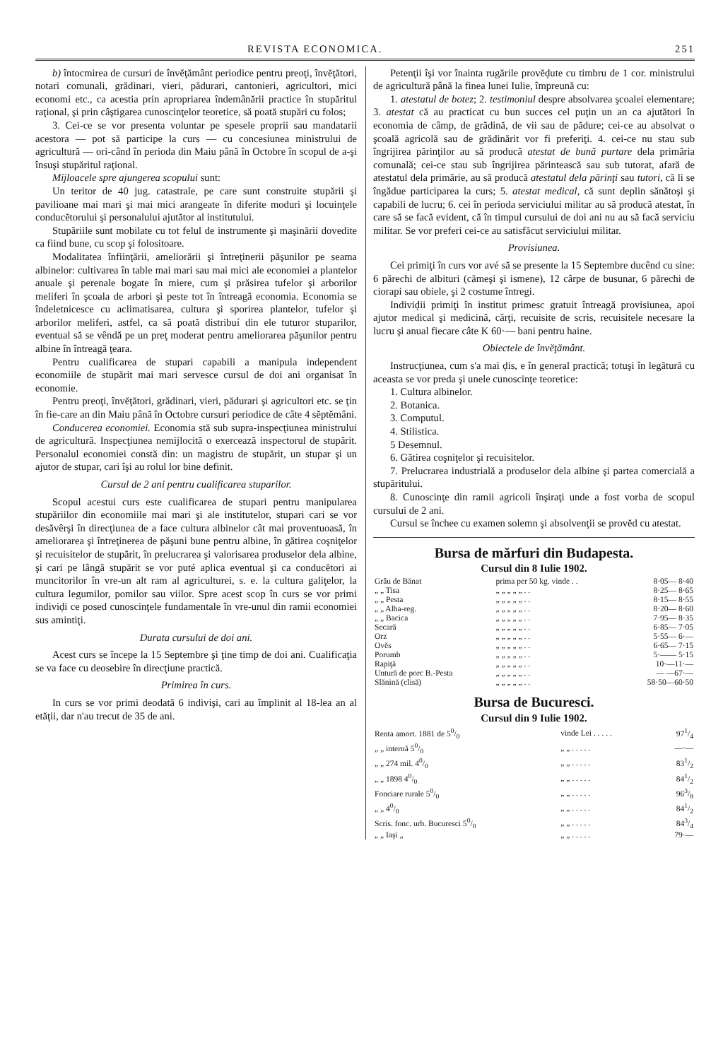REVISTA ECONOMICA. 251
b) întocmirea de cursuri de învĕţământ periodice pentru preoţi, învĕţători, notari comunali, grădinari, vieri, pădurari, cantonieri, agricultori, mici economi etc., ca acestia prin apropriarea îndemânării practice în stupăritul raţional, şi prin câştigarea cunoscinţelor teoretice, să poată stupări cu folos;
3. Cei-ce se vor presenta voluntar pe spesele proprii sau mandatarii acestora — pot să participe la curs — cu concesiunea ministrului de agricultură — ori-când în perioda din Maiu până în Octobre în scopul de a-şi însuşi stupăritul raţional.
Mijloacele spre ajungerea scopului sunt:
Un teritor de 40 jug. catastrale, pe care sunt construite stupării şi pavilioane mai mari şi mai mici arangeate în diferite moduri şi locuinţele conducĕtorului şi personalului ajutător al institutului.
Stupăriile sunt mobilate cu tot felul de instrumente şi maşinării dovedite ca fiind bune, cu scop şi folositoare.
Modalitatea înfiinţării, ameliorării şi întreţinerii păşunilor pe seama albinelor: cultivarea în table mai mari sau mai mici ale economiei a plantelor anuale şi perenale bogate în miere, cum şi prăsirea tufelor şi arborilor meliferi în şcoala de arbori şi peste tot în întreagă economia. Economia se îndeletnicesce cu aclimatisarea, cultura şi sporirea plantelor, tufelor şi arborilor meliferi, astfel, ca să poată distribuí din ele tuturor stuparilor, eventual să se vêndă pe un preţ moderat pentru ameliorarea păşunilor pentru albine în întreagă ţeara.
Pentru cualificarea de stupari capabili a manipula independent economiile de stupărit mai mari servesce cursul de doi ani organisat în economie.
Pentru preoţi, învĕţători, grădinari, vieri, pădurari şi agricultori etc. se ţin în fie-care an din Maiu până în Octobre cursuri periodice de câte 4 sĕptĕmâni.
Conducerea economiei. Economia stă sub supra-inspecţiunea ministrului de agricultură. Inspecţiunea nemijlocită o exercează inspectorul de stupărit. Personalul economiei constă din: un magistru de stupărit, un stupar şi un ajutor de stupar, cari îşi au rolul lor bine definit.
Cursul de 2 ani pentru cualificarea stuparilor.
Scopul acestui curs este cualificarea de stupari pentru manipularea stupăriilor din economiile mai mari şi ale institutelor, stupari cari se vor desăvêrşi în direcţiunea de a face cultura albinelor cât mai proventuoasă, în ameliorarea şi întreţinerea de păşuni bune pentru albine, în gătirea coşniţelor şi recuisitelor de stupărit, în prelucrarea şi valorisarea produselor dela albine, şi cari pe lângă stupărit se vor puté aplica eventual şi ca conducĕtori ai muncitorilor în vre-un alt ram al agriculturei, s. e. la cultura galiţelor, la cultura legumilor, pomilor sau viilor. Spre acest scop în curs se vor primi indiviḑi ce posed cunoscinţele fundamentale în vre-unul din ramii economiei sus amintiţi.
Durata cursului de doi ani.
Acest curs se începe la 15 Septembre şi ţine timp de doi ani. Cualificaţia se va face cu deosebire în direcţiune practică.
Primirea în curs.
In curs se vor primi deodată 6 indivişi, cari au împlinit al 18-lea an al etăţii, dar n'au trecut de 35 de ani.
Petenţii îşi vor înainta rugările provĕḑute cu timbru de 1 cor. ministrului de agricultură până la finea lunei Iulie, împreună cu:
1. atestatul de botez; 2. testimoniul despre absolvarea şcoalei elementare; 3. atestat că au practicat cu bun succes cel puţin un an ca ajutători în economia de câmp, de grădină, de vii sau de pădure; cei-ce au absolvat o şcoală agricolă sau de grădinărit vor fi preferiţi. 4. cei-ce nu stau sub îngrijirea părinţilor au să producă atestat de bună purtare dela primăria comunală; cei-ce stau sub îngrijirea părintească sau sub tutorat, afară de atestatul dela primărie, au să producă atestatul dela părinţi sau tutori, că li se îngădue participarea la curs; 5. atestat medical, că sunt deplin sănătoşi şi capabili de lucru; 6. cei în perioda serviciului militar au să producă atestat, în care să se facă evident, că în timpul cursului de doi ani nu au să facă serviciu militar. Se vor preferi cei-ce au satisfăcut serviciului militar.
Provisiunea.
Cei primiţi în curs vor avé să se presente la 15 Septembre ducênd cu sine: 6 părechi de albituri (cămeşi şi ismene), 12 cârpe de busunar, 6 părechi de ciorapi sau obiele, şi 2 costume întregi.
Indiviḑii primiţi în institut primesc gratuit întreagă provisiunea, apoi ajutor medical şi medicină, cărţi, recuisite de scris, recuisitele necesare la lucru şi anual fiecare câte K 60·— bani pentru haine.
Obiectele de învĕţământ.
Instrucţiunea, cum s'a mai ḑis, e în general practică; totuşi în legătură cu aceasta se vor preda şi unele cunoscinţe teoretice:
1. Cultura albinelor.
2. Botanica.
3. Computul.
4. Stilistica.
5 Desemnul.
6. Gătirea coşniţelor şi recuisitelor.
7. Prelucrarea industrială a produselor dela albine şi partea comercială a stupăritului.
8. Cunoscinţe din ramii agricoli înşiraţi unde a fost vorba de scopul cursului de 2 ani.
Cursul se închee cu examen solemn şi absolvenţii se provĕd cu atestat.
Bursa de mărfuri din Budapesta.
Cursul din 8 Iulie 1902.
| Grâu de Bănat | prima per 50 kg. vinde . . | 8·05— 8·40 |
| „ „ Tisa | „ „ „ „ „ . . | 8·25— 8·65 |
| „ „ Pesta | „ „ „ „ „ . . | 8·15— 8·55 |
| „ „ Alba-reg. | „ „ „ „ „ . . | 8·20— 8·60 |
| „ „ Bacica | „ „ „ „ „ . . | 7·95— 8·35 |
| Secară | „ „ „ „ „ . . | 6·85— 7·05 |
| Orz | „ „ „ „ „ . . | 5·55— 6·— |
| Ovĕs | „ „ „ „ „ . . | 6·65— 7·15 |
| Porumb | „ „ „ „ „ . . | 5·—— 5·15 |
| Rapiţă | „ „ „ „ „ . . | 10·—11·— |
| Untură de porc B.-Pesta | „ „ „ „ „ . . | — —67·— |
| Slănină (clisă) | „ „ „ „ „ . . | 58·50—60·50 |
Bursa de Bucuresci.
Cursul din 9 Iulie 1902.
| Renta amort. 1881 de 50/0 | vinde Lei . . . . . | 971/4 |
| „ „ internă 50/0 | „ „ . . . . . | —·— |
| „ „ 274 mil. 40/0 | „ „ . . . . . | 831/2 |
| „ „ 1898 40/0 | „ „ . . . . . | 841/2 |
| Fonciare rurale 50/0 | „ „ . . . . . | 963/8 |
| „ „ 40/0 | „ „ . . . . . | 841/2 |
| Scris. fonc. urb. Bucuresci 50/0 | „ „ . . . . . | 843/4 |
| „ „ Iaşi „ | „ „ . . . . . | 79·— |